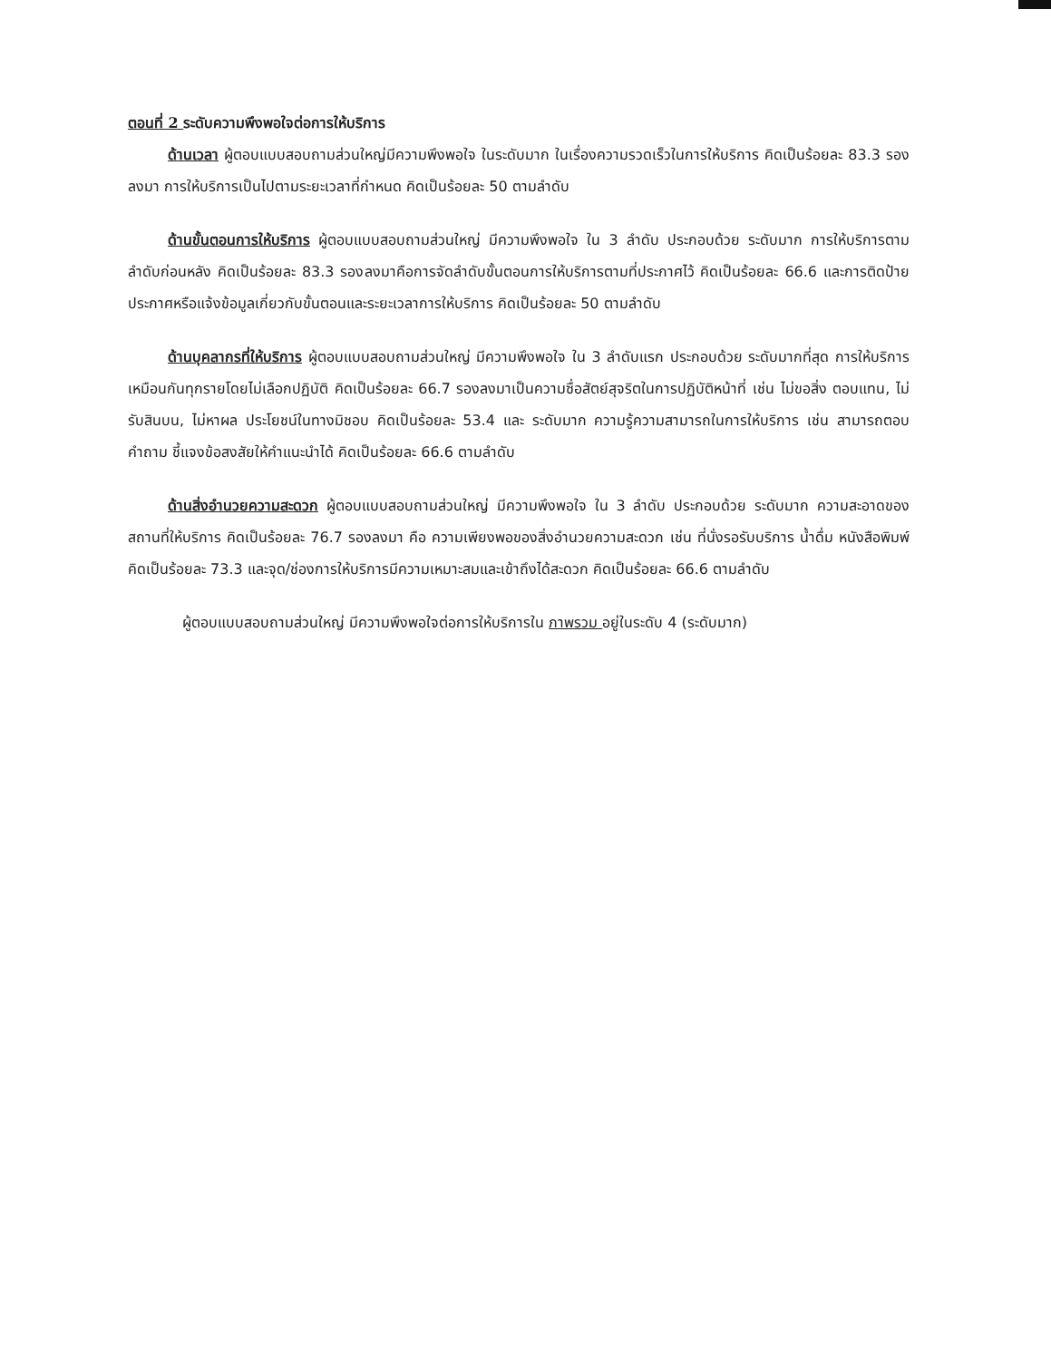ตอนที่ 2 ระดับความพึงพอใจต่อการให้บริการ
ด้านเวลา ผู้ตอบแบบสอบถามส่วนใหญ่มีความพึงพอใจ ในระดับมาก ในเรื่องความรวดเร็วในการให้บริการ คิดเป็นร้อยละ 83.3 รองลงมา การให้บริการเป็นไปตามระยะเวลาที่กำหนด คิดเป็นร้อยละ 50 ตามลำดับ
ด้านขั้นตอนการให้บริการ ผู้ตอบแบบสอบถามส่วนใหญ่ มีความพึงพอใจ ใน 3 ลำดับ ประกอบด้วย ระดับมาก การให้บริการตามลำดับก่อนหลัง คิดเป็นร้อยละ 83.3 รองลงมาคือการจัดลำดับขั้นตอนการให้บริการตามที่ประกาศไว้ คิดเป็นร้อยละ 66.6 และการติดป้ายประกาศหรือแจ้งข้อมูลเกี่ยวกับขั้นตอนและระยะเวลาการให้บริการ คิดเป็นร้อยละ 50 ตามลำดับ
ด้านบุคลากรที่ให้บริการ ผู้ตอบแบบสอบถามส่วนใหญ่ มีความพึงพอใจ ใน 3 ลำดับแรก ประกอบด้วย ระดับมากที่สุด การให้บริการเหมือนกันทุกรายโดยไม่เลือกปฏิบัติ คิดเป็นร้อยละ 66.7 รองลงมาเป็นความซื่อสัตย์สุจริตในการปฏิบัติหน้าที่ เช่น ไม่ขอสิ่ง ตอบแทน, ไม่รับสินบน, ไม่หาผล ประโยชน์ในทางมิชอบ คิดเป็นร้อยละ 53.4 และ ระดับมาก ความรู้ความสามารถในการให้บริการ เช่น สามารถตอบคำถาม ชี้แจงข้อสงสัยให้คำแนะนำได้ คิดเป็นร้อยละ 66.6 ตามลำดับ
ด้านสิ่งอำนวยความสะดวก ผู้ตอบแบบสอบถามส่วนใหญ่ มีความพึงพอใจ ใน 3 ลำดับ ประกอบด้วย ระดับมาก ความสะอาดของสถานที่ให้บริการ คิดเป็นร้อยละ 76.7 รองลงมา คือ ความเพียงพอของสิ่งอำนวยความสะดวก เช่น ที่นั่งรอรับบริการ น้ำดื่ม หนังสือพิมพ์ คิดเป็นร้อยละ 73.3 และจุด/ช่องการให้บริการมีความเหมาะสมและเข้าถึงได้สะดวก คิดเป็นร้อยละ 66.6 ตามลำดับ
ผู้ตอบแบบสอบถามส่วนใหญ่ มีความพึงพอใจต่อการให้บริการใน ภาพรวม อยู่ในระดับ 4 (ระดับมาก)